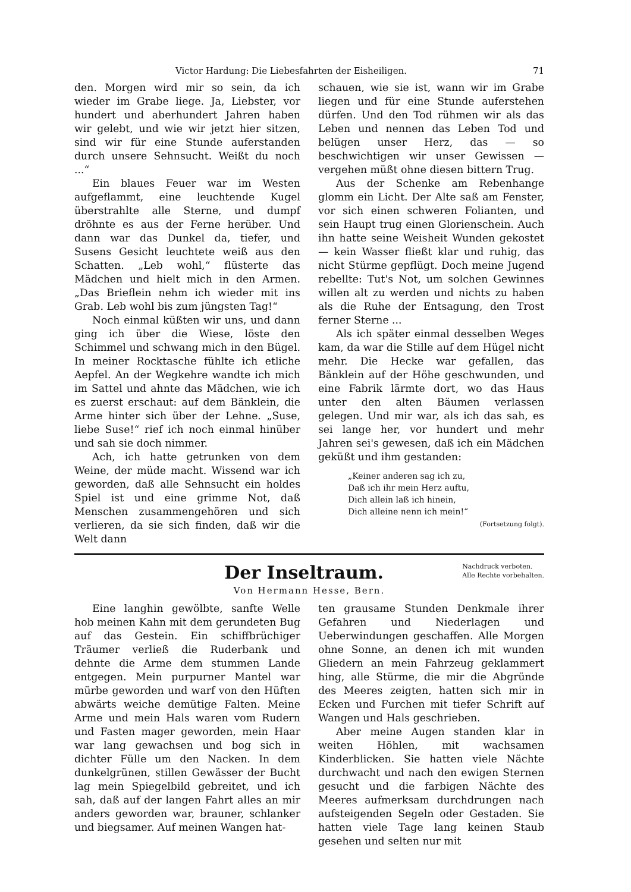Victor Hardung: Die Liebesfahrten der Eisheiligen. 71
den. Morgen wird mir so sein, da ich wieder im Grabe liege. Ja, Liebster, vor hundert und aberhundert Jahren haben wir gelebt, und wie wir jetzt hier sitzen, sind wir für eine Stunde auferstanden durch unsere Sehnsucht. Weißt du noch ...“
Ein blaues Feuer war im Westen aufgeflammt, eine leuchtende Kugel überstrahlte alle Sterne, und dumpf dröhnte es aus der Ferne herüber. Und dann war das Dunkel da, tiefer, und Susens Gesicht leuchtete weiß aus den Schatten. „Leb wohl,“ flüsterte das Mädchen und hielt mich in den Armen. „Das Brieflein nehm ich wieder mit ins Grab. Leb wohl bis zum jüngsten Tag!“
Noch einmal küßten wir uns, und dann ging ich über die Wiese, löste den Schimmel und schwang mich in den Bügel. In meiner Rocktasche fühlte ich etliche Aepfel. An der Wegkehre wandte ich mich im Sattel und ahnte das Mädchen, wie ich es zuerst erschaut: auf dem Bänklein, die Arme hinter sich über der Lehne. „Suse, liebe Suse!“ rief ich noch einmal hinüber und sah sie doch nimmer.
Ach, ich hatte getrunken von dem Weine, der müde macht. Wissend war ich geworden, daß alle Sehnsucht ein holdes Spiel ist und eine grimme Not, daß Menschen zusammengehören und sich verlieren, da sie sich finden, daß wir die Welt dann
schauen, wie sie ist, wann wir im Grabe liegen und für eine Stunde auferstehen dürfen. Und den Tod rühmen wir als das Leben und nennen das Leben Tod und belügen unser Herz, das — so beschwichtigen wir unser Gewissen — vergehen müßt ohne diesen bittern Trug.
Aus der Schenke am Rebenhange glomm ein Licht. Der Alte saß am Fenster, vor sich einen schweren Folianten, und sein Haupt trug einen Glorienschein. Auch ihn hatte seine Weisheit Wunden gekostet — kein Wasser fließt klar und ruhig, das nicht Stürme gepflügt. Doch meine Jugend rebellte: Tut's Not, um solchen Gewinnes willen alt zu werden und nichts zu haben als die Ruhe der Entsagung, den Trost ferner Sterne ...
Als ich später einmal desselben Weges kam, da war die Stille auf dem Hügel nicht mehr. Die Hecke war gefallen, das Bänklein auf der Höhe geschwunden, und eine Fabrik lärmte dort, wo das Haus unter den alten Bäumen verlassen gelegen. Und mir war, als ich das sah, es sei lange her, vor hundert und mehr Jahren sei's gewesen, daß ich ein Mädchen geküßt und ihm gestanden:
„Keiner anderen sag ich zu,
Daß ich ihr mein Herz auftu,
Dich allein laß ich hinein,
Dich alleine nenn ich mein!“
(Fortsetzung folgt).
Der Inseltraum.
Nachdruck verboten.
Alle Rechte vorbehalten.
Von Hermann Hesse, Bern.
Eine langhin gewölbte, sanfte Welle hob meinen Kahn mit dem gerundeten Bug auf das Gestein. Ein schiffbrüchiger Träumer verließ die Ruderbank und dehnte die Arme dem stummen Lande entgegen. Mein purpurner Mantel war mürbe geworden und warf von den Hüften abwärts weiche demütige Falten. Meine Arme und mein Hals waren vom Rudern und Fasten mager geworden, mein Haar war lang gewachsen und bog sich in dichter Fülle um den Nacken. In dem dunkelgrünen, stillen Gewässer der Bucht lag mein Spiegelbild gebreitet, und ich sah, daß auf der langen Fahrt alles an mir anders geworden war, brauner, schlanker und biegsamer. Auf meinen Wangen hat-
ten grausame Stunden Denkmale ihrer Gefahren und Niederlagen und Ueberwindungen geschaffen. Alle Morgen ohne Sonne, an denen ich mit wunden Gliedern an mein Fahrzeug geklammert hing, alle Stürme, die mir die Abgründe des Meeres zeigten, hatten sich mir in Ecken und Furchen mit tiefer Schrift auf Wangen und Hals geschrieben.
Aber meine Augen standen klar in weiten Höhlen, mit wachsamen Kinderblicken. Sie hatten viele Nächte durchwacht und nach den ewigen Sternen gesucht und die farbigen Nächte des Meeres aufmerksam durchdrungen nach aufsteigenden Segeln oder Gestaden. Sie hatten viele Tage lang keinen Staub gesehen und selten nur mit